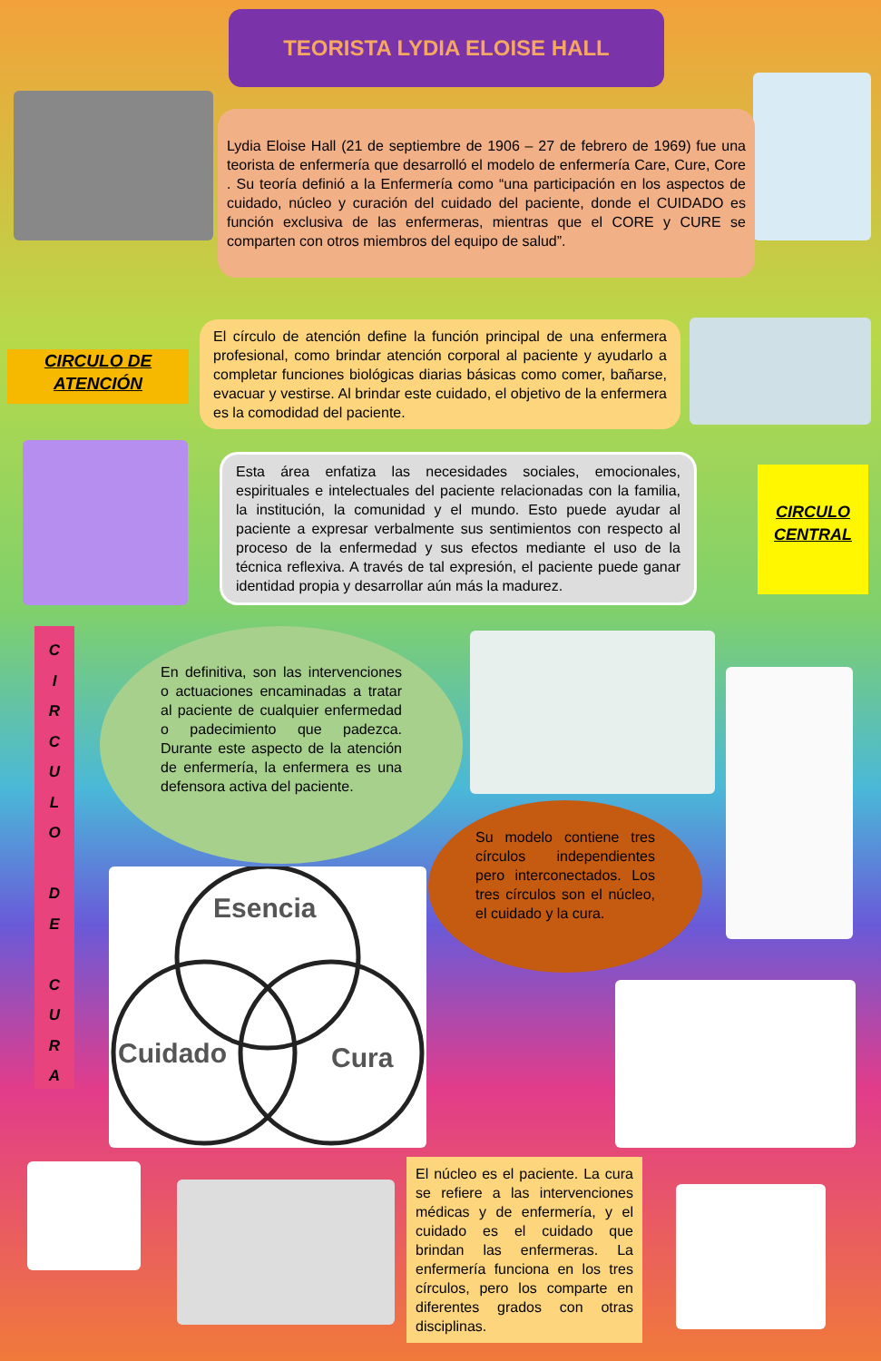TEORISTA LYDIA ELOISE HALL
Lydia Eloise Hall (21 de septiembre de 1906 – 27 de febrero de 1969) fue una teorista de enfermería que desarrolló el modelo de enfermería Care, Cure, Core . Su teoría definió a la Enfermería como “una participación en los aspectos de cuidado, núcleo y curación del cuidado del paciente, donde el CUIDADO es función exclusiva de las enfermeras, mientras que el CORE y CURE se comparten con otros miembros del equipo de salud”.
CIRCULO DE ATENCIÓN
El círculo de atención define la función principal de una enfermera profesional, como brindar atención corporal al paciente y ayudarlo a completar funciones biológicas diarias básicas como comer, bañarse, evacuar y vestirse. Al brindar este cuidado, el objetivo de la enfermera es la comodidad del paciente.
Esta área enfatiza las necesidades sociales, emocionales, espirituales e intelectuales del paciente relacionadas con la familia, la institución, la comunidad y el mundo. Esto puede ayudar al paciente a expresar verbalmente sus sentimientos con respecto al proceso de la enfermedad y sus efectos mediante el uso de la técnica reflexiva. A través de tal expresión, el paciente puede ganar identidad propia y desarrollar aún más la madurez.
CIRCULO CENTRAL
C
I
R
C
U
L
O
D
E
C
U
R
A
En definitiva, son las intervenciones o actuaciones encaminadas a tratar al paciente de cualquier enfermedad o padecimiento que padezca. Durante este aspecto de la atención de enfermería, la enfermera es una defensora activa del paciente.
Su modelo contiene tres círculos independientes pero interconectados. Los tres círculos son el núcleo, el cuidado y la cura.
Esencia
Cuidado Cura
El núcleo es el paciente. La cura se refiere a las intervenciones médicas y de enfermería, y el cuidado es el cuidado que brindan las enfermeras. La enfermería funciona en los tres círculos, pero los comparte en diferentes grados con otras disciplinas.